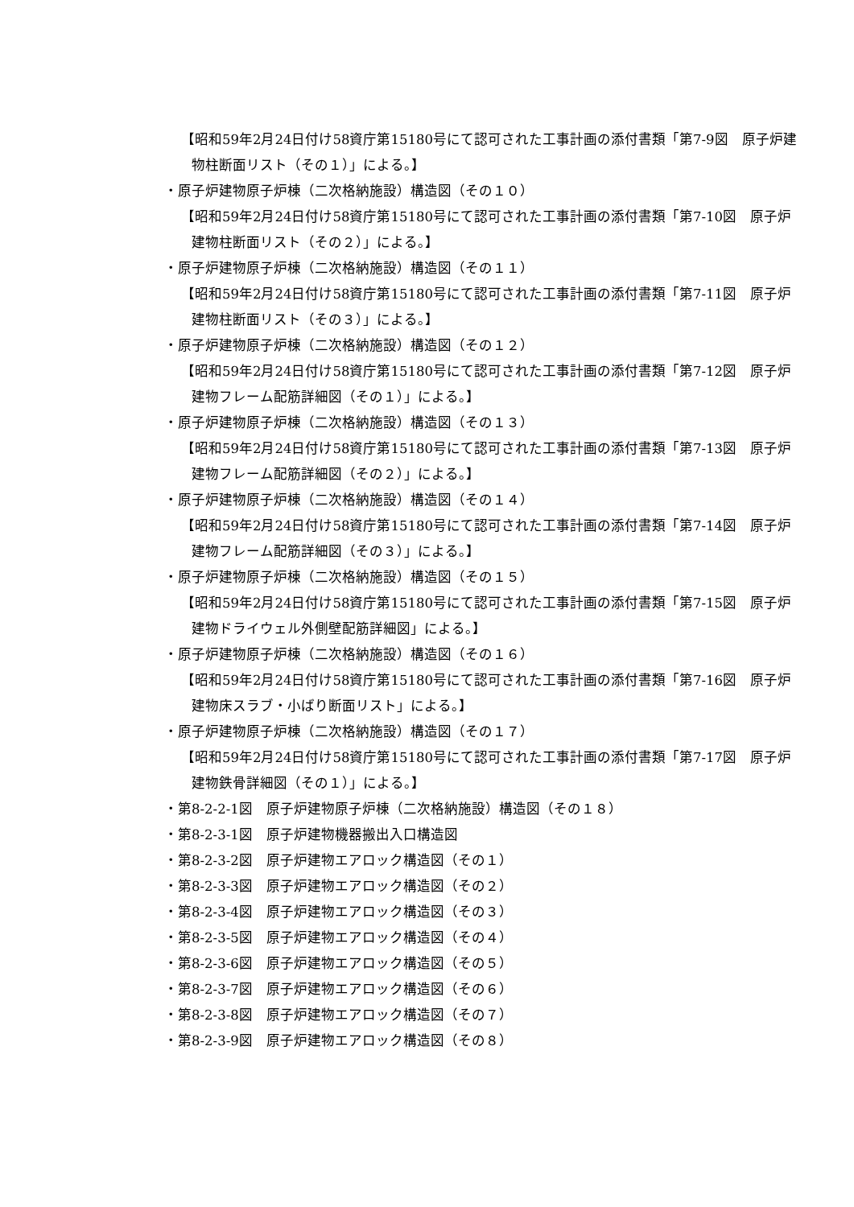【昭和59年2月24日付け58資庁第15180号にて認可された工事計画の添付書類「第7-9図　原子炉建物柱断面リスト（その１）」による。】
・原子炉建物原子炉棟（二次格納施設）構造図（その１０）
【昭和59年2月24日付け58資庁第15180号にて認可された工事計画の添付書類「第7-10図　原子炉建物柱断面リスト（その２）」による。】
・原子炉建物原子炉棟（二次格納施設）構造図（その１１）
【昭和59年2月24日付け58資庁第15180号にて認可された工事計画の添付書類「第7-11図　原子炉建物柱断面リスト（その３）」による。】
・原子炉建物原子炉棟（二次格納施設）構造図（その１２）
【昭和59年2月24日付け58資庁第15180号にて認可された工事計画の添付書類「第7-12図　原子炉建物フレーム配筋詳細図（その１）」による。】
・原子炉建物原子炉棟（二次格納施設）構造図（その１３）
【昭和59年2月24日付け58資庁第15180号にて認可された工事計画の添付書類「第7-13図　原子炉建物フレーム配筋詳細図（その２）」による。】
・原子炉建物原子炉棟（二次格納施設）構造図（その１４）
【昭和59年2月24日付け58資庁第15180号にて認可された工事計画の添付書類「第7-14図　原子炉建物フレーム配筋詳細図（その３）」による。】
・原子炉建物原子炉棟（二次格納施設）構造図（その１５）
【昭和59年2月24日付け58資庁第15180号にて認可された工事計画の添付書類「第7-15図　原子炉建物ドライウェル外側壁配筋詳細図」による。】
・原子炉建物原子炉棟（二次格納施設）構造図（その１６）
【昭和59年2月24日付け58資庁第15180号にて認可された工事計画の添付書類「第7-16図　原子炉建物床スラブ・小ばり断面リスト」による。】
・原子炉建物原子炉棟（二次格納施設）構造図（その１７）
【昭和59年2月24日付け58資庁第15180号にて認可された工事計画の添付書類「第7-17図　原子炉建物鉄骨詳細図（その１）」による。】
・第8-2-2-1図　原子炉建物原子炉棟（二次格納施設）構造図（その１８）
・第8-2-3-1図　原子炉建物機器搬出入口構造図
・第8-2-3-2図　原子炉建物エアロック構造図（その１）
・第8-2-3-3図　原子炉建物エアロック構造図（その２）
・第8-2-3-4図　原子炉建物エアロック構造図（その３）
・第8-2-3-5図　原子炉建物エアロック構造図（その４）
・第8-2-3-6図　原子炉建物エアロック構造図（その５）
・第8-2-3-7図　原子炉建物エアロック構造図（その６）
・第8-2-3-8図　原子炉建物エアロック構造図（その７）
・第8-2-3-9図　原子炉建物エアロック構造図（その８）